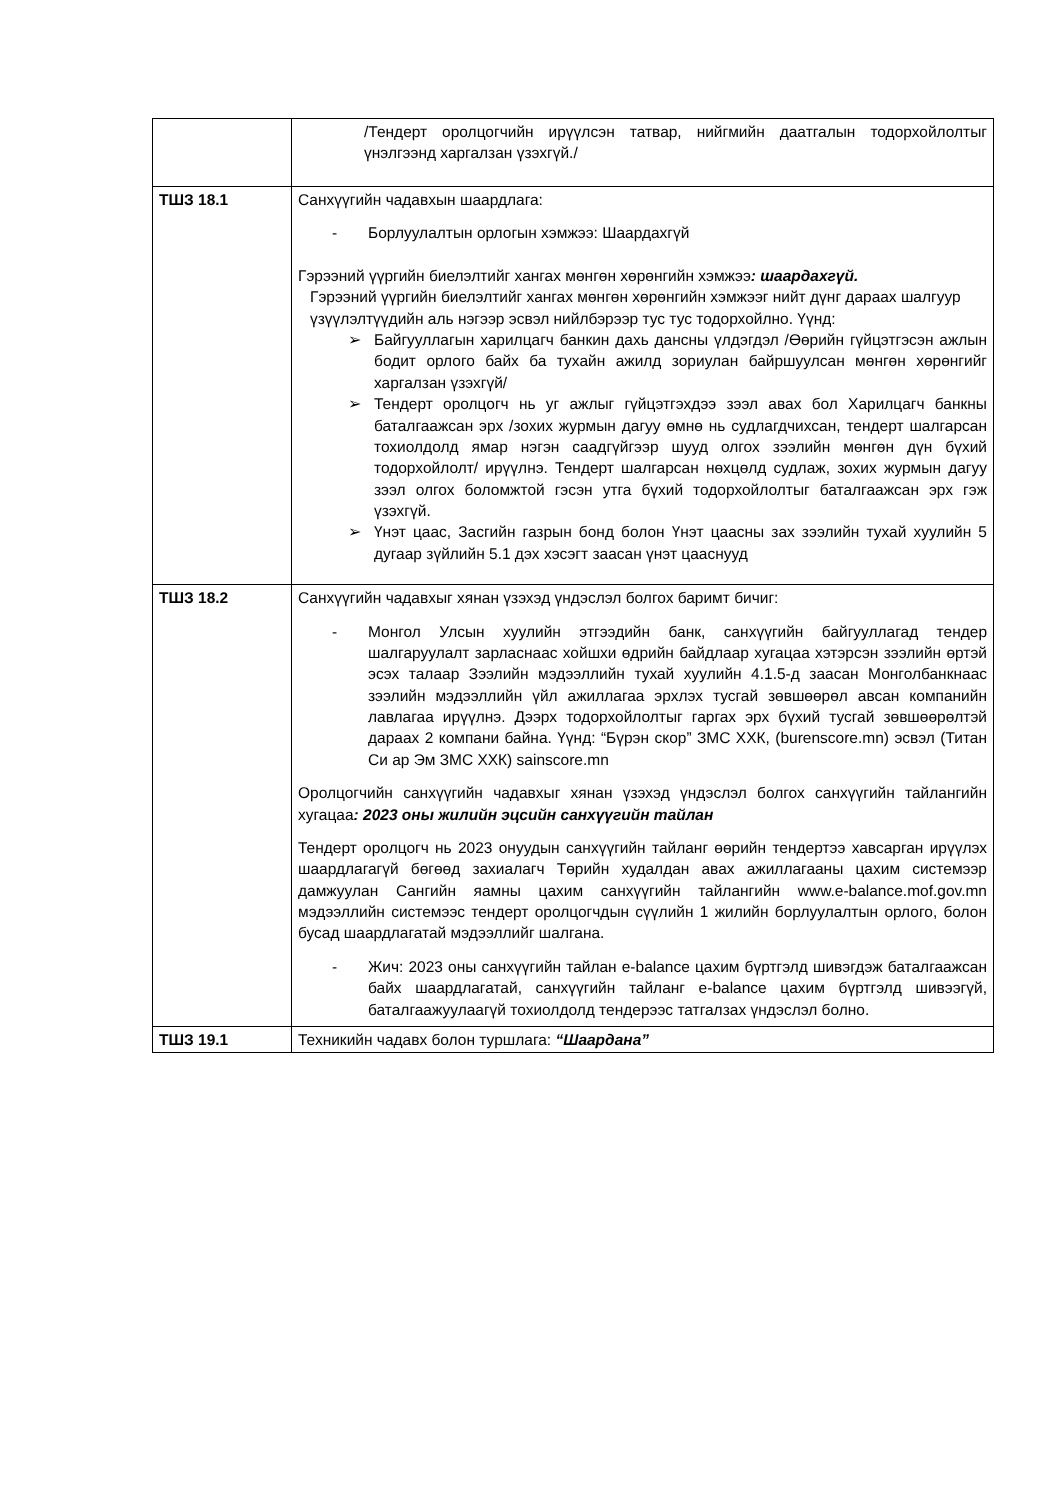| | /Тендерт оролцогчийн ирүүлсэн татвар, нийгмийн даатгалын тодорхойлолтыг үнэлгээнд харгалзан үзэхгүй./ |
| ТШЗ 18.1 | Санхүүгийн чадавхын шаардлага: - Борлуулалтын орлогын хэмжээ: Шаардахгүй Гэрээний үүргийн биелэлтийг хангах мөнгөн хөрөнгийн хэмжээ : шаардахгүй. Гэрээний үүргийн биелэлтийг хангах мөнгөн хөрөнгийн хэмжээг нийт дүнг дараах шалгуур үзүүлэлтүүдийн аль нэгээр эсвэл нийлбэрээр тус тус тодорхойлно. Үүнд: ➢ Байгууллагын харилцагч банкин дахь дансны үлдэгдэл /Өөрийн гүйцэтгэсэн ажлын бодит орлого байх ба тухайн ажилд зориулан байршуулсан мөнгөн хөрөнгийг харгалзан үзэхгүй/ ➢ Тендерт оролцогч нь уг ажлыг гүйцэтгэхдээ зээл авах бол Харилцагч банкны баталгаажсан эрх /зохих журмын дагуу өмнө нь судлагдчихсан, тендерт шалгарсан тохиолдолд ямар нэгэн саадгүйгээр шууд олгох зээлийн мөнгөн дүн бүхий тодорхойлолт/ ирүүлнэ. Тендерт шалгарсан нөхцөлд судлаж, зохих журмын дагуу зээл олгох боломжтой гэсэн утга бүхий тодорхойлолтыг баталгаажсан эрх гэж үзэхгүй. ➢ Үнэт цаас, Засгийн газрын бонд болон Үнэт цаасны зах зээлийн тухай хуулийн 5 дугаар зүйлийн 5.1 дэх хэсэгт заасан үнэт цааснууд |
| ТШЗ 18.2 | Санхүүгийн чадавхыг хянан үзэхэд үндэслэл болгох баримт бичиг: - Монгол Улсын хуулийн этгээдийн банк, санхүүгийн байгууллагад тендер шалгаруулалт зарласнаас хойшхи өдрийн байдлаар хугацаа хэтэрсэн зээлийн өртэй эсэх талаар Зээлийн мэдээллийн тухай хуулийн 4.1.5-д заасан Монголбанкнаас зээлийн мэдээллийн үйл ажиллагаа эрхлэх тусгай зөвшөөрөл авсан компанийн лавлагаа ирүүлнэ. Дээрх тодорхойлолтыг гаргах эрх бүхий тусгай зөвшөөрөлтэй дараах 2 компани байна. Үүнд: “Бүрэн скор” ЗМС ХХК, (burenscore.mn) эсвэл (Титан Си ар Эм ЗМС ХХК) sainscore.mn Оролцогчийн санхүүгийн чадавхыг хянан үзэхэд үндэслэл болгох санхүүгийн тайлангийн хугацаа : 2023 оны жилийн эцсийн санхүүгийн тайлан Тендерт оролцогч нь 2023 онуудын санхүүгийн тайланг өөрийн тендертээ хавсарган ирүүлэх шаардлагагүй бөгөөд захиалагч Төрийн худалдан авах ажиллагааны цахим системээр дамжуулан Сангийн яамны цахим санхүүгийн тайлангийн www.e-balance.mof.gov.mn мэдээллийн системээс тендерт оролцогчдын сүүлийн 1 жилийн борлуулалтын орлого, болон бусад шаардлагатай мэдээллийг шалгана. - Жич: 2023 оны санхүүгийн тайлан e-balance цахим бүртгэлд шивэгдэж баталгаажсан байх шаардлагатай, санхүүгийн тайланг e-balance цахим бүртгэлд шивээгүй, баталгаажуулаагүй тохиолдолд тендерээс татгалзах үндэслэл болно. |
| ТШЗ 19.1 | Техникийн чадавх болон туршлага: “Шаардана” |